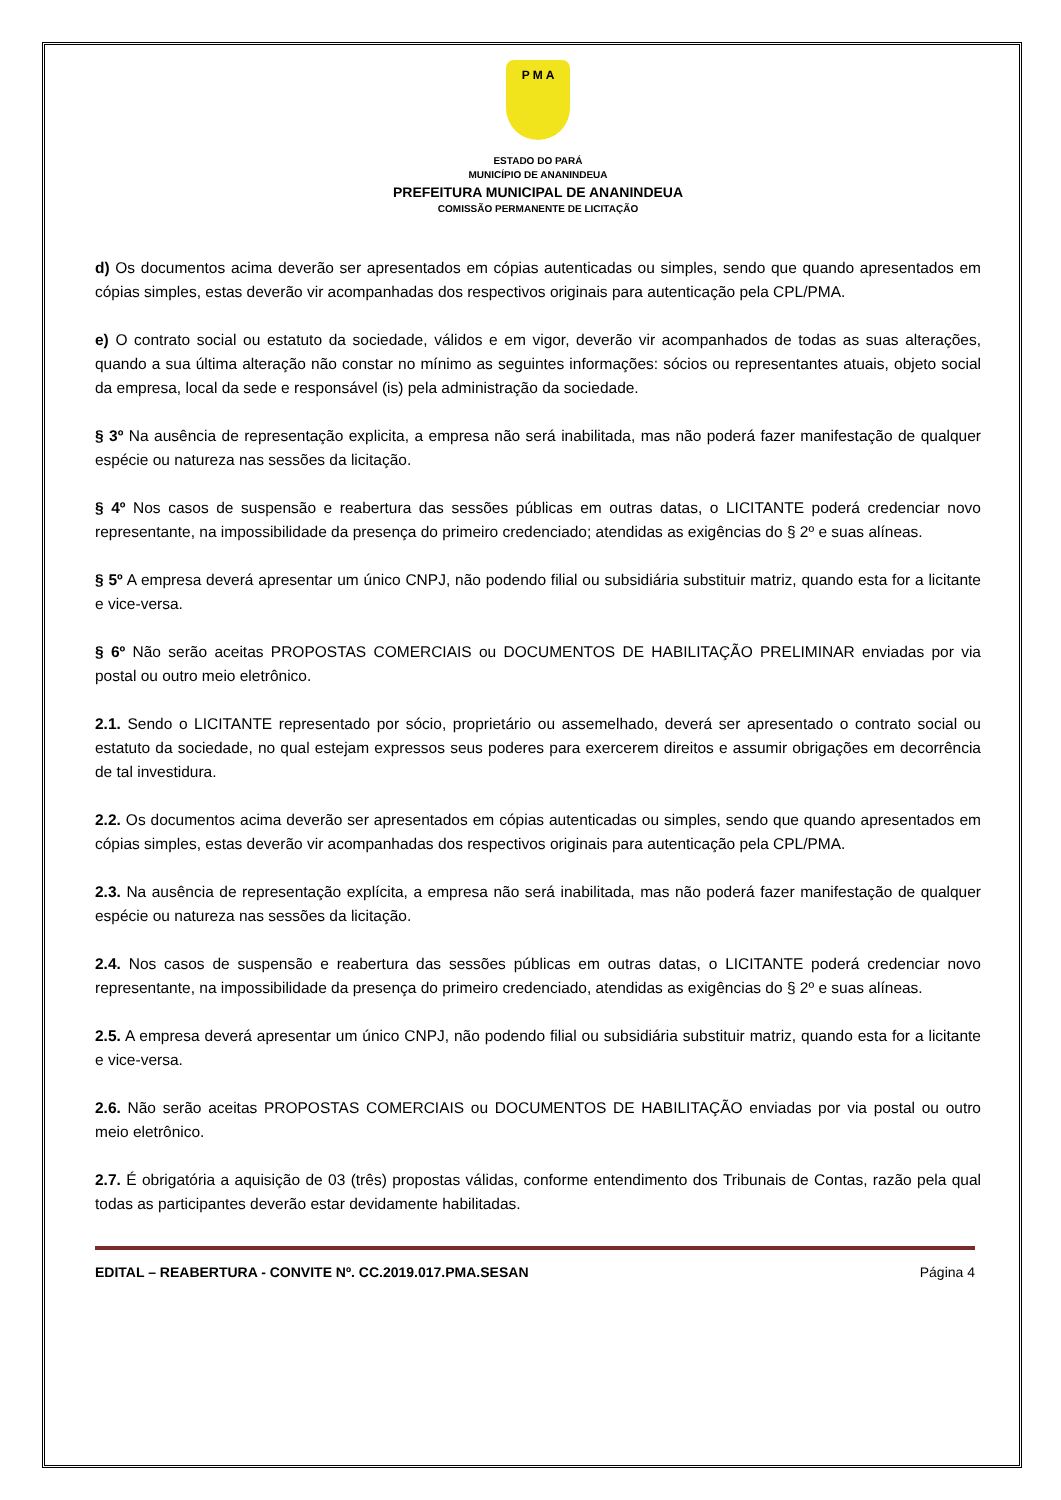P M A
ESTADO DO PARÁ
MUNICÍPIO DE ANANINDEUA
PREFEITURA MUNICIPAL DE ANANINDEUA
COMISSÃO PERMANENTE DE LICITAÇÃO
d) Os documentos acima deverão ser apresentados em cópias autenticadas ou simples, sendo que quando apresentados em cópias simples, estas deverão vir acompanhadas dos respectivos originais para autenticação pela CPL/PMA.
e) O contrato social ou estatuto da sociedade, válidos e em vigor, deverão vir acompanhados de todas as suas alterações, quando a sua última alteração não constar no mínimo as seguintes informações: sócios ou representantes atuais, objeto social da empresa, local da sede e responsável (is) pela administração da sociedade.
§ 3º Na ausência de representação explicita, a empresa não será inabilitada, mas não poderá fazer manifestação de qualquer espécie ou natureza nas sessões da licitação.
§ 4º Nos casos de suspensão e reabertura das sessões públicas em outras datas, o LICITANTE poderá credenciar novo representante, na impossibilidade da presença do primeiro credenciado; atendidas as exigências do § 2º e suas alíneas.
§ 5º A empresa deverá apresentar um único CNPJ, não podendo filial ou subsidiária substituir matriz, quando esta for a licitante e vice-versa.
§ 6º Não serão aceitas PROPOSTAS COMERCIAIS ou DOCUMENTOS DE HABILITAÇÃO PRELIMINAR enviadas por via postal ou outro meio eletrônico.
2.1. Sendo o LICITANTE representado por sócio, proprietário ou assemelhado, deverá ser apresentado o contrato social ou estatuto da sociedade, no qual estejam expressos seus poderes para exercerem direitos e assumir obrigações em decorrência de tal investidura.
2.2. Os documentos acima deverão ser apresentados em cópias autenticadas ou simples, sendo que quando apresentados em cópias simples, estas deverão vir acompanhadas dos respectivos originais para autenticação pela CPL/PMA.
2.3. Na ausência de representação explícita, a empresa não será inabilitada, mas não poderá fazer manifestação de qualquer espécie ou natureza nas sessões da licitação.
2.4. Nos casos de suspensão e reabertura das sessões públicas em outras datas, o LICITANTE poderá credenciar novo representante, na impossibilidade da presença do primeiro credenciado, atendidas as exigências do § 2º e suas alíneas.
2.5. A empresa deverá apresentar um único CNPJ, não podendo filial ou subsidiária substituir matriz, quando esta for a licitante e vice-versa.
2.6. Não serão aceitas PROPOSTAS COMERCIAIS ou DOCUMENTOS DE HABILITAÇÃO enviadas por via postal ou outro meio eletrônico.
2.7. É obrigatória a aquisição de 03 (três) propostas válidas, conforme entendimento dos Tribunais de Contas, razão pela qual todas as participantes deverão estar devidamente habilitadas.
EDITAL – REABERTURA - CONVITE Nº. CC.2019.017.PMA.SESAN Página 4